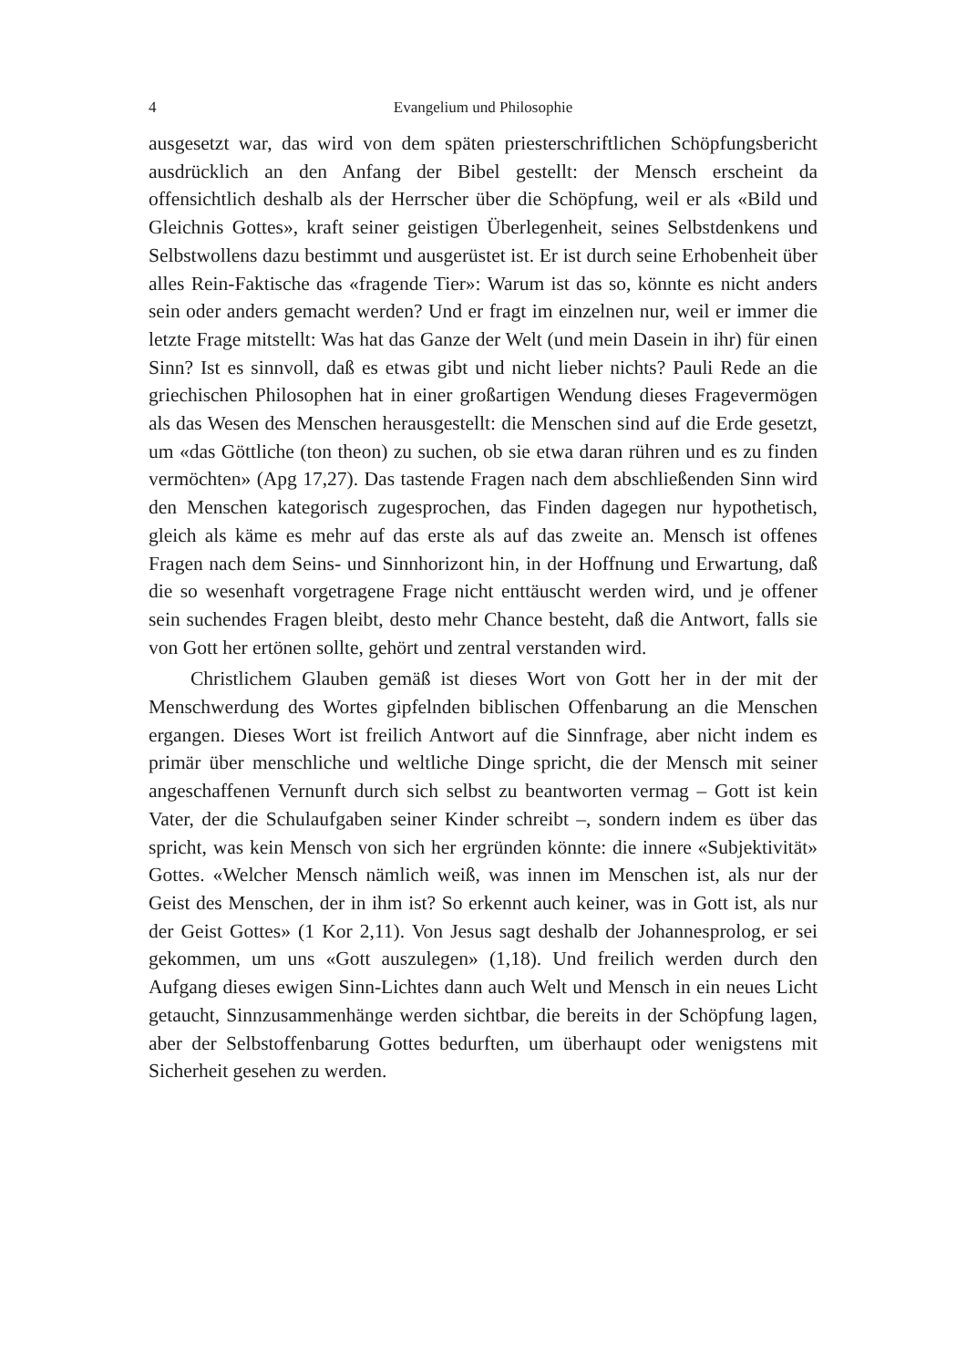4 Evangelium und Philosophie
ausgesetzt war, das wird von dem späten priesterschriftlichen Schöpfungsbericht ausdrücklich an den Anfang der Bibel gestellt: der Mensch erscheint da offensichtlich deshalb als der Herrscher über die Schöpfung, weil er als «Bild und Gleichnis Gottes», kraft seiner geistigen Überlegenheit, seines Selbstdenkens und Selbstwollens dazu bestimmt und ausgerüstet ist. Er ist durch seine Erhobenheit über alles Rein-Faktische das «fragende Tier»: Warum ist das so, könnte es nicht anders sein oder anders gemacht werden? Und er fragt im einzelnen nur, weil er immer die letzte Frage mitstellt: Was hat das Ganze der Welt (und mein Dasein in ihr) für einen Sinn? Ist es sinnvoll, daß es etwas gibt und nicht lieber nichts? Pauli Rede an die griechischen Philosophen hat in einer großartigen Wendung dieses Fragevermögen als das Wesen des Menschen herausgestellt: die Menschen sind auf die Erde gesetzt, um «das Göttliche (ton theon) zu suchen, ob sie etwa daran rühren und es zu finden vermöchten» (Apg 17,27). Das tastende Fragen nach dem abschließenden Sinn wird den Menschen kategorisch zugesprochen, das Finden dagegen nur hypothetisch, gleich als käme es mehr auf das erste als auf das zweite an. Mensch ist offenes Fragen nach dem Seins- und Sinnhorizont hin, in der Hoffnung und Erwartung, daß die so wesenhaft vorgetragene Frage nicht enttäuscht werden wird, und je offener sein suchendes Fragen bleibt, desto mehr Chance besteht, daß die Antwort, falls sie von Gott her ertönen sollte, gehört und zentral verstanden wird.
Christlichem Glauben gemäß ist dieses Wort von Gott her in der mit der Menschwerdung des Wortes gipfelnden biblischen Offenbarung an die Menschen ergangen. Dieses Wort ist freilich Antwort auf die Sinnfrage, aber nicht indem es primär über menschliche und weltliche Dinge spricht, die der Mensch mit seiner angeschaffenen Vernunft durch sich selbst zu beantworten vermag – Gott ist kein Vater, der die Schulaufgaben seiner Kinder schreibt –, sondern indem es über das spricht, was kein Mensch von sich her ergründen könnte: die innere «Subjektivität» Gottes. «Welcher Mensch nämlich weiß, was innen im Menschen ist, als nur der Geist des Menschen, der in ihm ist? So erkennt auch keiner, was in Gott ist, als nur der Geist Gottes» (1 Kor 2,11). Von Jesus sagt deshalb der Johannesprolog, er sei gekommen, um uns «Gott auszulegen» (1,18). Und freilich werden durch den Aufgang dieses ewigen Sinn-Lichtes dann auch Welt und Mensch in ein neues Licht getaucht, Sinnzusammenhänge werden sichtbar, die bereits in der Schöpfung lagen, aber der Selbstoffenbarung Gottes bedurften, um überhaupt oder wenigstens mit Sicherheit gesehen zu werden.